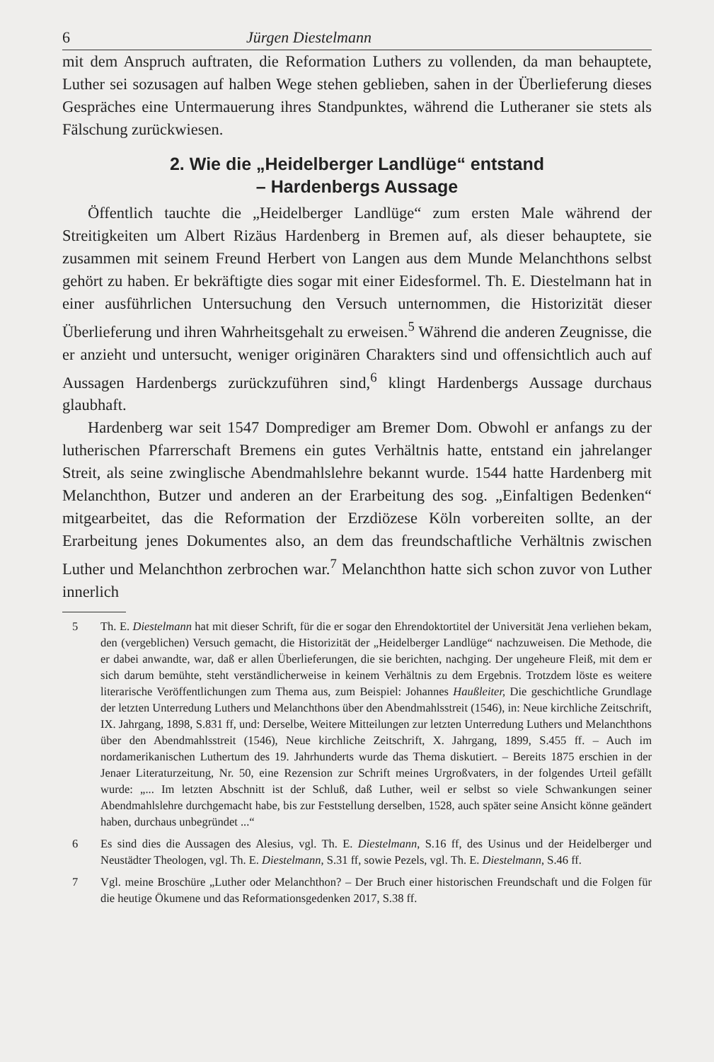6 Jürgen Diestelmann
mit dem Anspruch auftraten, die Reformation Luthers zu vollenden, da man behauptete, Luther sei sozusagen auf halben Wege stehen geblieben, sahen in der Überlieferung dieses Gespräches eine Untermauerung ihres Standpunktes, während die Lutheraner sie stets als Fälschung zurückwiesen.
2. Wie die „Heidelberger Landlüge“ entstand
– Hardenbergs Aussage
Öffentlich tauchte die „Heidelberger Landlüge“ zum ersten Male während der Streitigkeiten um Albert Rizäus Hardenberg in Bremen auf, als dieser behauptete, sie zusammen mit seinem Freund Herbert von Langen aus dem Munde Melanchthons selbst gehört zu haben. Er bekräftigte dies sogar mit einer Eidesformel. Th. E. Diestelmann hat in einer ausführlichen Untersuchung den Versuch unternommen, die Historizität dieser Überlieferung und ihren Wahrheitsgehalt zu erweisen.<sup>5</sup> Während die anderen Zeugnisse, die er anzieht und untersucht, weniger originären Charakters sind und offensichtlich auch auf Aussagen Hardenbergs zurückzuführen sind,<sup>6</sup> klingt Hardenbergs Aussage durchaus glaubhaft.
Hardenberg war seit 1547 Domprediger am Bremer Dom. Obwohl er anfangs zu der lutherischen Pfarrerschaft Bremens ein gutes Verhältnis hatte, entstand ein jahrelanger Streit, als seine zwinglische Abendmahlslehre bekannt wurde. 1544 hatte Hardenberg mit Melanchthon, Butzer und anderen an der Erarbeitung des sog. „Einfaltigen Bedenken“ mitgearbeitet, das die Reformation der Erzdiözese Köln vorbereiten sollte, an der Erarbeitung jenes Dokumentes also, an dem das freundschaftliche Verhältnis zwischen Luther und Melanchthon zerbrochen war.<sup>7</sup> Melanchthon hatte sich schon zuvor von Luther innerlich
5 Th. E. Diestelmann hat mit dieser Schrift, für die er sogar den Ehrendoktortitel der Universität Jena verliehen bekam, den (vergeblichen) Versuch gemacht, die Historizität der „Heidelberger Landlüge“ nachzuweisen. Die Methode, die er dabei anwandte, war, daß er allen Überlieferungen, die sie berichten, nachging. Der ungeheure Fleiß, mit dem er sich darum bemühte, steht verständlicherweise in keinem Verhältnis zu dem Ergebnis. Trotzdem löste es weitere literarische Veröffentlichungen zum Thema aus, zum Beispiel: Johannes Haußleiter, Die geschichtliche Grundlage der letzten Unterredung Luthers und Melanchthons über den Abendmahlsstreit (1546), in: Neue kirchliche Zeitschrift, IX. Jahrgang, 1898, S.831 ff, und: Derselbe, Weitere Mitteilungen zur letzten Unterredung Luthers und Melanchthons über den Abendmahlsstreit (1546), Neue kirchliche Zeitschrift, X. Jahrgang, 1899, S.455 ff. – Auch im nordamerikanischen Luthertum des 19. Jahrhunderts wurde das Thema diskutiert. – Bereits 1875 erschien in der Jenaer Literaturzeitung, Nr. 50, eine Rezension zur Schrift meines Urgroßvaters, in der folgendes Urteil gefällt wurde: „... Im letzten Abschnitt ist der Schluß, daß Luther, weil er selbst so viele Schwankungen seiner Abendmahlslehre durchgemacht habe, bis zur Feststellung derselben, 1528, auch später seine Ansicht könne geändert haben, durchaus unbegründet ...“
6 Es sind dies die Aussagen des Alesius, vgl. Th. E. Diestelmann, S.16 ff, des Usinus und der Heidelberger und Neustädter Theologen, vgl. Th. E. Diestelmann, S.31 ff, sowie Pezels, vgl. Th. E. Diestelmann, S.46 ff.
7 Vgl. meine Broschüre „Luther oder Melanchthon? – Der Bruch einer historischen Freundschaft und die Folgen für die heutige Ökumene und das Reformationsgedenken 2017, S.38 ff.